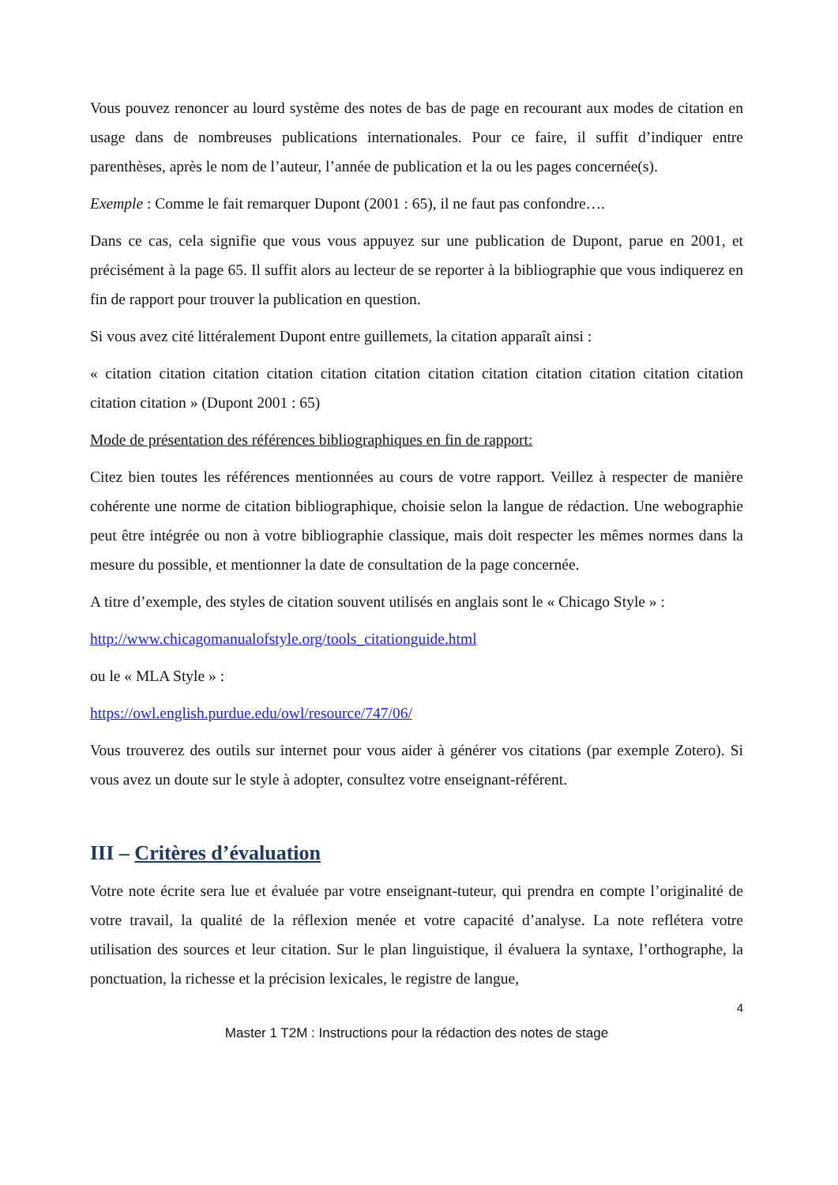Vous pouvez renoncer au lourd système des notes de bas de page en recourant aux modes de citation en usage dans de nombreuses publications internationales. Pour ce faire, il suffit d’indiquer entre parenthèses, après le nom de l’auteur, l’année de publication et la ou les pages concernée(s).
Exemple : Comme le fait remarquer Dupont (2001 : 65), il ne faut pas confondre….
Dans ce cas, cela signifie que vous vous appuyez sur une publication de Dupont, parue en 2001, et précisément à la page 65. Il suffit alors au lecteur de se reporter à la bibliographie que vous indiquerez en fin de rapport pour trouver la publication en question.
Si vous avez cité littéralement Dupont entre guillemets, la citation apparaît ainsi :
« citation citation citation citation citation citation citation citation citation citation citation citation citation citation » (Dupont 2001 : 65)
Mode de présentation des références bibliographiques en fin de rapport:
Citez bien toutes les références mentionnées au cours de votre rapport. Veillez à respecter de manière cohérente une norme de citation bibliographique, choisie selon la langue de rédaction. Une webographie peut être intégrée ou non à votre bibliographie classique, mais doit respecter les mêmes normes dans la mesure du possible, et mentionner la date de consultation de la page concernée.
A titre d’exemple, des styles de citation souvent utilisés en anglais sont le « Chicago Style » :
http://www.chicagomanualofstyle.org/tools_citationguide.html
ou le « MLA Style » :
https://owl.english.purdue.edu/owl/resource/747/06/
Vous trouverez des outils sur internet pour vous aider à générer vos citations (par exemple Zotero). Si vous avez un doute sur le style à adopter, consultez votre enseignant-référent.
III – Critères d’évaluation
Votre note écrite sera lue et évaluée par votre enseignant-tuteur, qui prendra en compte l’originalité de votre travail, la qualité de la réflexion menée et votre capacité d’analyse. La note reflétera votre utilisation des sources et leur citation. Sur le plan linguistique, il évaluera la syntaxe, l’orthographe, la ponctuation, la richesse et la précision lexicales, le registre de langue,
4
Master 1 T2M : Instructions pour la rédaction des notes de stage